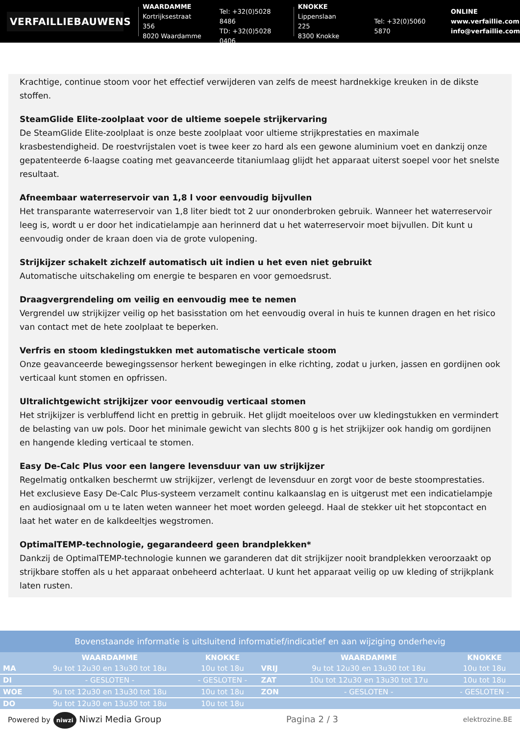VERFAILLIEBAUWENS
WAARDAMME
Kortrijksestraat 356
8020 Waardamme
Tel: +32(0)5028 8486
TD: +32(0)5028 0406
KNOKKE
Lippenslaan 225
8300 Knokke
Tel: +32(0)5060 5870
ONLINE
www.verfaillie.com
info@verfaillie.com
Krachtige, continue stoom voor het effectief verwijderen van zelfs de meest hardnekkige kreuken in de dikste stoffen.
SteamGlide Elite-zoolplaat voor de ultieme soepele strijkervaring
De SteamGlide Elite-zoolplaat is onze beste zoolplaat voor ultieme strijkprestaties en maximale krasbestendigheid. De roestvrijstalen voet is twee keer zo hard als een gewone aluminium voet en dankzij onze gepatenteerde 6-laagse coating met geavanceerde titaniumlaag glijdt het apparaat uiterst soepel voor het snelste resultaat.
Afneembaar waterreservoir van 1,8 l voor eenvoudig bijvullen
Het transparante waterreservoir van 1,8 liter biedt tot 2 uur ononderbroken gebruik. Wanneer het waterreservoir leeg is, wordt u er door het indicatielampje aan herinnerd dat u het waterreservoir moet bijvullen. Dit kunt u eenvoudig onder de kraan doen via de grote vulopening.
Strijkijzer schakelt zichzelf automatisch uit indien u het even niet gebruikt
Automatische uitschakeling om energie te besparen en voor gemoedsrust.
Draagvergrendeling om veilig en eenvoudig mee te nemen
Vergrendel uw strijkijzer veilig op het basisstation om het eenvoudig overal in huis te kunnen dragen en het risico van contact met de hete zoolplaat te beperken.
Verfris en stoom kledingstukken met automatische verticale stoom
Onze geavanceerde bewegingssensor herkent bewegingen in elke richting, zodat u jurken, jassen en gordijnen ook verticaal kunt stomen en opfrissen.
Ultralichtgewicht strijkijzer voor eenvoudig verticaal stomen
Het strijkijzer is verbluffend licht en prettig in gebruik. Het glijdt moeiteloos over uw kledingstukken en vermindert de belasting van uw pols. Door het minimale gewicht van slechts 800 g is het strijkijzer ook handig om gordijnen en hangende kleding verticaal te stomen.
Easy De-Calc Plus voor een langere levensduur van uw strijkijzer
Regelmatig ontkalken beschermt uw strijkijzer, verlengt de levensduur en zorgt voor de beste stoomprestaties. Het exclusieve Easy De-Calc Plus-systeem verzamelt continu kalkaanslag en is uitgerust met een indicatielampje en audiosignaal om u te laten weten wanneer het moet worden geleegd. Haal de stekker uit het stopcontact en laat het water en de kalkdeeltjes wegstromen.
OptimalTEMP-technologie, gegarandeerd geen brandplekken*
Dankzij de OptimalTEMP-technologie kunnen we garanderen dat dit strijkijzer nooit brandplekken veroorzaakt op strijkbare stoffen als u het apparaat onbeheerd achterlaat. U kunt het apparaat veilig op uw kleding of strijkplank laten rusten.
Bovenstaande informatie is uitsluitend informatief/indicatief en aan wijziging onderhevig
| | WAARDAMME | KNOKKE | | WAARDAMME | KNOKKE |
| --- | --- | --- | --- | --- | --- |
| MA | 9u tot 12u30 en 13u30 tot 18u | 10u tot 18u | VRIJ | 9u tot 12u30 en 13u30 tot 18u | 10u tot 18u |
| DI | - GESLOTEN - | - GESLOTEN - | ZAT | 10u tot 12u30 en 13u30 tot 17u | 10u tot 18u |
| WOE | 9u tot 12u30 en 13u30 tot 18u | 10u tot 18u | ZON | - GESLOTEN - | - GESLOTEN - |
| DO | 9u tot 12u30 en 13u30 tot 18u | 10u tot 18u | | | |
Powered by niwzi Niwzi Media Group Pagina 2 / 3 elektrozine.BE